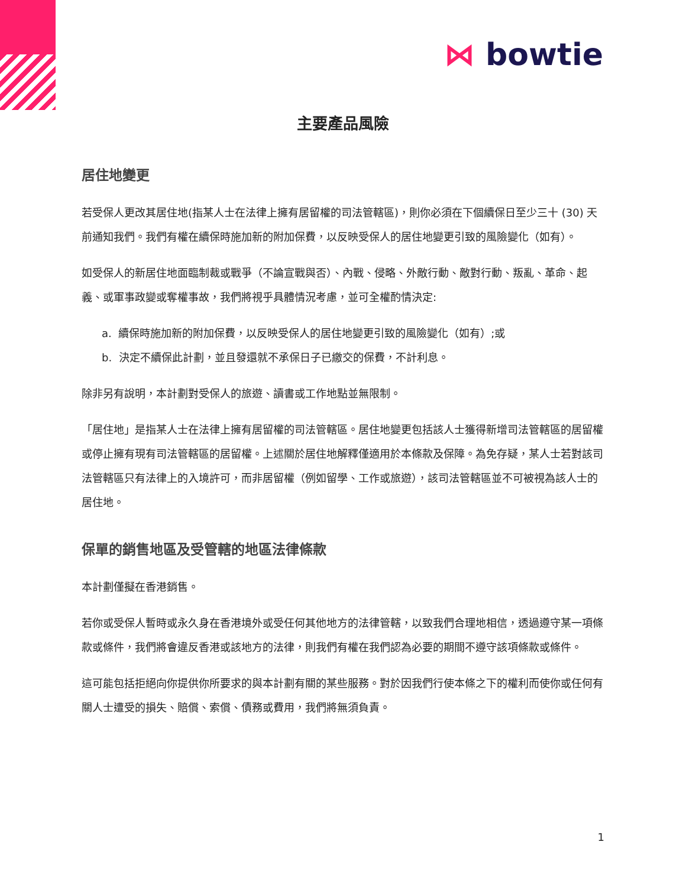⋈ bowtie
主要產品風險
居住地變更
若受保人更改其居住地(指某人士在法律上擁有居留權的司法管轄區)，則你必須在下個續保日至少三十 (30) 天前通知我們。我們有權在續保時施加新的附加保費，以反映受保人的居住地變更引致的風險變化（如有）。
如受保人的新居住地面臨制裁或戰爭（不論宣戰與否）、內戰、侵略、外敵行動、敵對行動、叛亂、革命、起義、或軍事政變或奪權事故，我們將視乎具體情況考慮，並可全權酌情決定:
a. 續保時施加新的附加保費，以反映受保人的居住地變更引致的風險變化（如有）;或
b. 決定不續保此計劃，並且發還就不承保日子已繳交的保費，不計利息。
除非另有說明，本計劃對受保人的旅遊、讀書或工作地點並無限制。
「居住地」是指某人士在法律上擁有居留權的司法管轄區。居住地變更包括該人士獲得新增司法管轄區的居留權或停止擁有現有司法管轄區的居留權。上述關於居住地解釋僅適用於本條款及保障。為免存疑，某人士若對該司法管轄區只有法律上的入境許可，而非居留權（例如留學、工作或旅遊），該司法管轄區並不可被視為該人士的居住地。
保單的銷售地區及受管轄的地區法律條款
本計劃僅擬在香港銷售。
若你或受保人暫時或永久身在香港境外或受任何其他地方的法律管轄，以致我們合理地相信，透過遵守某一項條款或條件，我們將會違反香港或該地方的法律，則我們有權在我們認為必要的期間不遵守該項條款或條件。
這可能包括拒絕向你提供你所要求的與本計劃有關的某些服務。對於因我們行使本條之下的權利而使你或任何有關人士遭受的損失、賠償、索償、債務或費用，我們將無須負責。
1